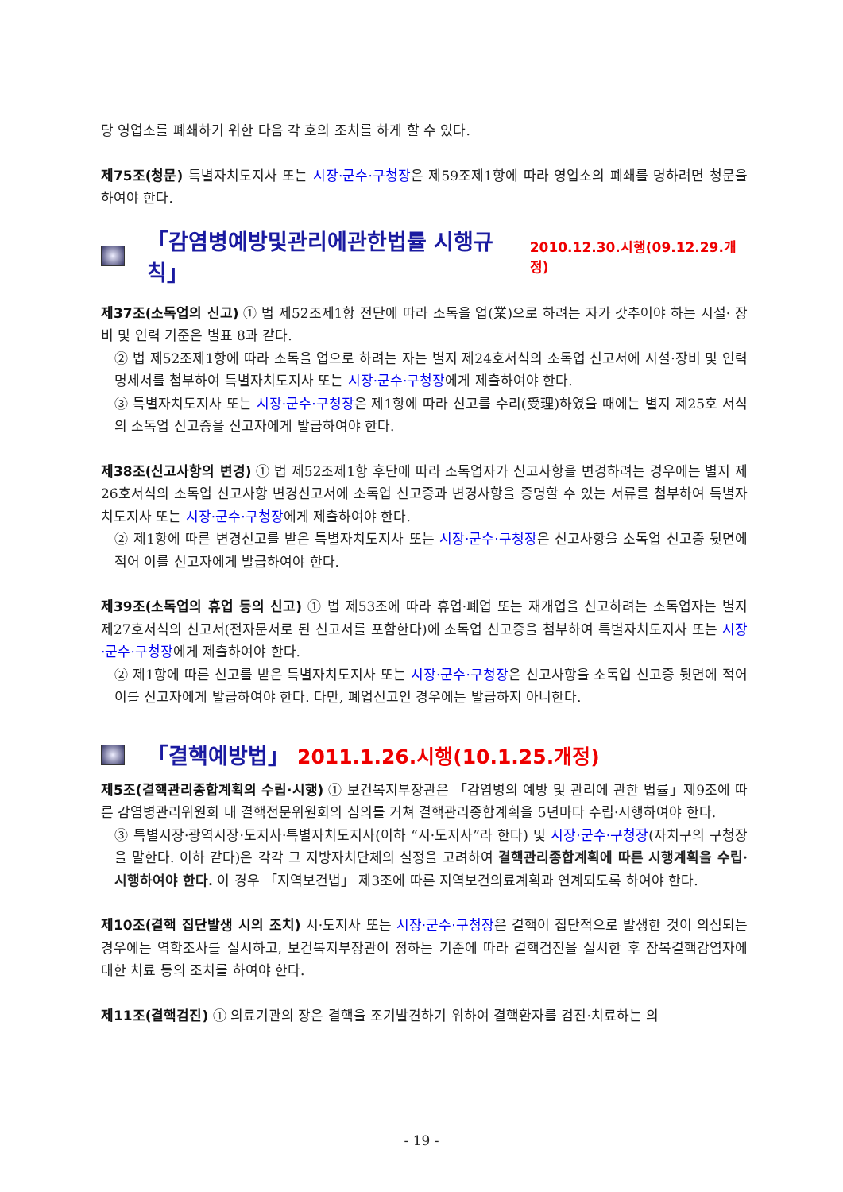당 영업소를 폐쇄하기 위한 다음 각 호의 조치를 하게 할 수 있다.
제75조(청문) 특별자치도지사 또는 시장·군수·구청장은 제59조제1항에 따라 영업소의 폐쇄를 명하려면 청문을 하여야 한다.
「감염병예방및관리에관한법률 시행규칙」 2010.12.30.시행(09.12.29.개정)
제37조(소독업의 신고) ① 법 제52조제1항 전단에 따라 소독을 업(業)으로 하려는 자가 갖추어야 하는 시설· 장비 및 인력 기준은 별표 8과 같다.
② 법 제52조제1항에 따라 소독을 업으로 하려는 자는 별지 제24호서식의 소독업 신고서에 시설·장비 및 인력 명세서를 첨부하여 특별자치도지사 또는 시장·군수·구청장에게 제출하여야 한다.
③ 특별자치도지사 또는 시장·군수·구청장은 제1항에 따라 신고를 수리(受理)하였을 때에는 별지 제25호 서식의 소독업 신고증을 신고자에게 발급하여야 한다.
제38조(신고사항의 변경) ① 법 제52조제1항 후단에 따라 소독업자가 신고사항을 변경하려는 경우에는 별지 제26호서식의 소독업 신고사항 변경신고서에 소독업 신고증과 변경사항을 증명할 수 있는 서류를 첨부하여 특별자치도지사 또는 시장·군수·구청장에게 제출하여야 한다.
② 제1항에 따른 변경신고를 받은 특별자치도지사 또는 시장·군수·구청장은 신고사항을 소독업 신고증 뒷면에 적어 이를 신고자에게 발급하여야 한다.
제39조(소독업의 휴업 등의 신고) ① 법 제53조에 따라 휴업·폐업 또는 재개업을 신고하려는 소독업자는 별지 제27호서식의 신고서(전자문서로 된 신고서를 포함한다)에 소독업 신고증을 첨부하여 특별자치도지사 또는 시장·군수·구청장에게 제출하여야 한다.
② 제1항에 따른 신고를 받은 특별자치도지사 또는 시장·군수·구청장은 신고사항을 소독업 신고증 뒷면에 적어 이를 신고자에게 발급하여야 한다. 다만, 폐업신고인 경우에는 발급하지 아니한다.
「결핵예방법」 2011.1.26.시행(10.1.25.개정)
제5조(결핵관리종합계획의 수립·시행) ① 보건복지부장관은 「감염병의 예방 및 관리에 관한 법률」제9조에 따른 감염병관리위원회 내 결핵전문위원회의 심의를 거쳐 결핵관리종합계획을 5년마다 수립·시행하여야 한다.
③ 특별시장·광역시장·도지사·특별자치도지사(이하 “시·도지사”라 한다) 및 시장·군수·구청장(자치구의 구청장을 말한다. 이하 같다)은 각각 그 지방자치단체의 실정을 고려하여 결핵관리종합계획에 따른 시행계획을 수립· 시행하여야 한다. 이 경우 「지역보건법」 제3조에 따른 지역보건의료계획과 연계되도록 하여야 한다.
제10조(결핵 집단발생 시의 조치) 시·도지사 또는 시장·군수·구청장은 결핵이 집단적으로 발생한 것이 의심되는 경우에는 역학조사를 실시하고, 보건복지부장관이 정하는 기준에 따라 결핵검진을 실시한 후 잠복결핵감염자에 대한 치료 등의 조치를 하여야 한다.
제11조(결핵검진) ① 의료기관의 장은 결핵을 조기발견하기 위하여 결핵환자를 검진·치료하는 의
- 19 -